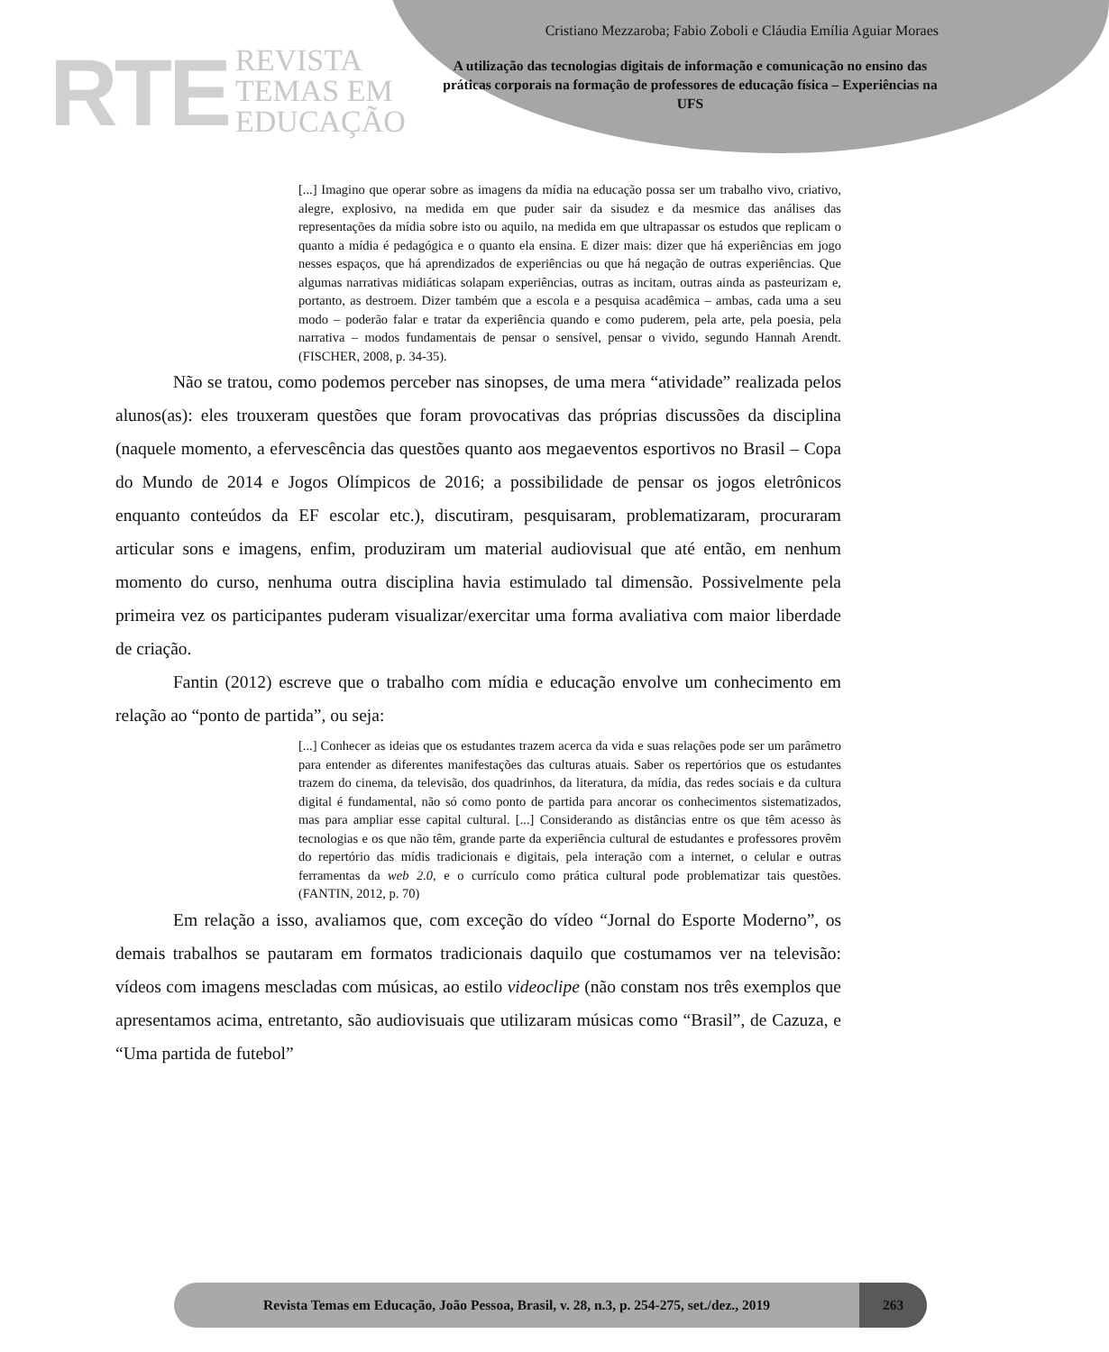RTE REVISTA
TEMAS EM
EDUCAÇÃO
Cristiano Mezzaroba; Fabio Zoboli e Cláudia Emília Aguiar Moraes
A utilização das tecnologias digitais de informação e comunicação no ensino das práticas corporais na formação de professores de educação física – Experiências na UFS
[...] Imagino que operar sobre as imagens da mídia na educação possa ser um trabalho vivo, criativo, alegre, explosivo, na medida em que puder sair da sisudez e da mesmice das análises das representações da mídia sobre isto ou aquilo, na medida em que ultrapassar os estudos que replicam o quanto a mídia é pedagógica e o quanto ela ensina. E dizer mais: dizer que há experiências em jogo nesses espaços, que há aprendizados de experiências ou que há negação de outras experiências. Que algumas narrativas midiáticas solapam experiências, outras as incitam, outras ainda as pasteurizam e, portanto, as destroem. Dizer também que a escola e a pesquisa acadêmica – ambas, cada uma a seu modo – poderão falar e tratar da experiência quando e como puderem, pela arte, pela poesia, pela narrativa – modos fundamentais de pensar o sensível, pensar o vivido, segundo Hannah Arendt. (FISCHER, 2008, p. 34-35).
Não se tratou, como podemos perceber nas sinopses, de uma mera “atividade” realizada pelos alunos(as): eles trouxeram questões que foram provocativas das próprias discussões da disciplina (naquele momento, a efervescência das questões quanto aos megaeventos esportivos no Brasil – Copa do Mundo de 2014 e Jogos Olímpicos de 2016; a possibilidade de pensar os jogos eletrônicos enquanto conteúdos da EF escolar etc.), discutiram, pesquisaram, problematizaram, procuraram articular sons e imagens, enfim, produziram um material audiovisual que até então, em nenhum momento do curso, nenhuma outra disciplina havia estimulado tal dimensão. Possivelmente pela primeira vez os participantes puderam visualizar/exercitar uma forma avaliativa com maior liberdade de criação.
Fantin (2012) escreve que o trabalho com mídia e educação envolve um conhecimento em relação ao “ponto de partida”, ou seja:
[...] Conhecer as ideias que os estudantes trazem acerca da vida e suas relações pode ser um parâmetro para entender as diferentes manifestações das culturas atuais. Saber os repertórios que os estudantes trazem do cinema, da televisão, dos quadrinhos, da literatura, da mídia, das redes sociais e da cultura digital é fundamental, não só como ponto de partida para ancorar os conhecimentos sistematizados, mas para ampliar esse capital cultural. [...] Considerando as distâncias entre os que têm acesso às tecnologias e os que não têm, grande parte da experiência cultural de estudantes e professores provêm do repertório das mídis tradicionais e digitais, pela interação com a internet, o celular e outras ferramentas da web 2.0, e o currículo como prática cultural pode problematizar tais questões. (FANTIN, 2012, p. 70)
Em relação a isso, avaliamos que, com exceção do vídeo “Jornal do Esporte Moderno”, os demais trabalhos se pautaram em formatos tradicionais daquilo que costumamos ver na televisão: vídeos com imagens mescladas com músicas, ao estilo videoclipe (não constam nos três exemplos que apresentamos acima, entretanto, são audiovisuais que utilizaram músicas como “Brasil”, de Cazuza, e “Uma partida de futebol”
Revista Temas em Educação, João Pessoa, Brasil, v. 28, n.3, p. 254-275, set./dez., 2019
263